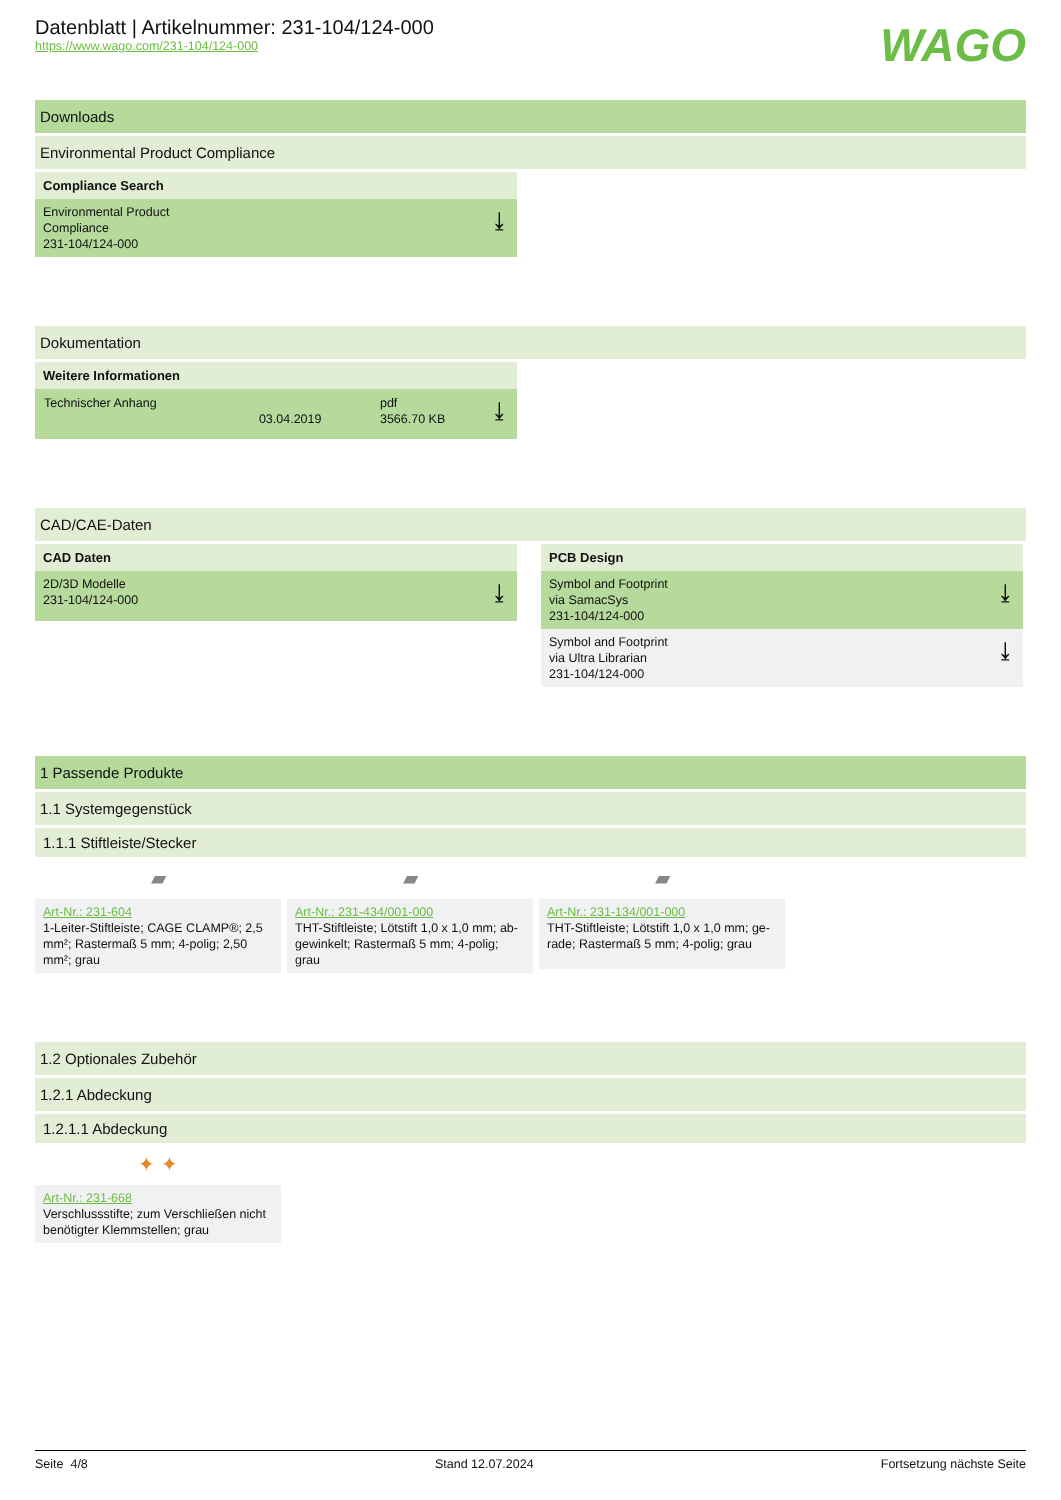Datenblatt | Artikelnummer: 231-104/124-000
https://www.wago.com/231-104/124-000
WAGO
Downloads
Environmental Product Compliance
Compliance Search
Environmental Product
Compliance
231-104/124-000
⤓
Dokumentation
Weitere Informationen
| Technischer Anhang | 03.04.2019 | pdf 3566.70 KB | |
⤓
CAD/CAE-Daten
CAD Daten
2D/3D Modelle
231-104/124-000
⤓
PCB Design
Symbol and Footprint
via SamacSys
231-104/124-000
⤓
Symbol and Footprint
via Ultra Librarian
231-104/124-000
⤓
1 Passende Produkte
1.1 Systemgegenstück
1.1.1 Stiftleiste/Stecker
▰
Art-Nr.: 231-604
1-Leiter-Stiftleiste; CAGE CLAMP®; 2,5 mm²; Rastermaß 5 mm; 4-polig; 2,50 mm²; grau
▰
Art-Nr.: 231-434/001-000
THT-Stiftleiste; Lötstift 1,0 x 1,0 mm; ab-gewinkelt; Rastermaß 5 mm; 4-polig; grau
▰
Art-Nr.: 231-134/001-000
THT-Stiftleiste; Lötstift 1,0 x 1,0 mm; ge-rade; Rastermaß 5 mm; 4-polig; grau
1.2 Optionales Zubehör
1.2.1 Abdeckung
1.2.1.1 Abdeckung
✦ ✦
Art-Nr.: 231-668
Verschlussstifte; zum Verschließen nicht benötigter Klemmstellen; grau
Seite 4/8 Stand 12.07.2024 Fortsetzung nächste Seite